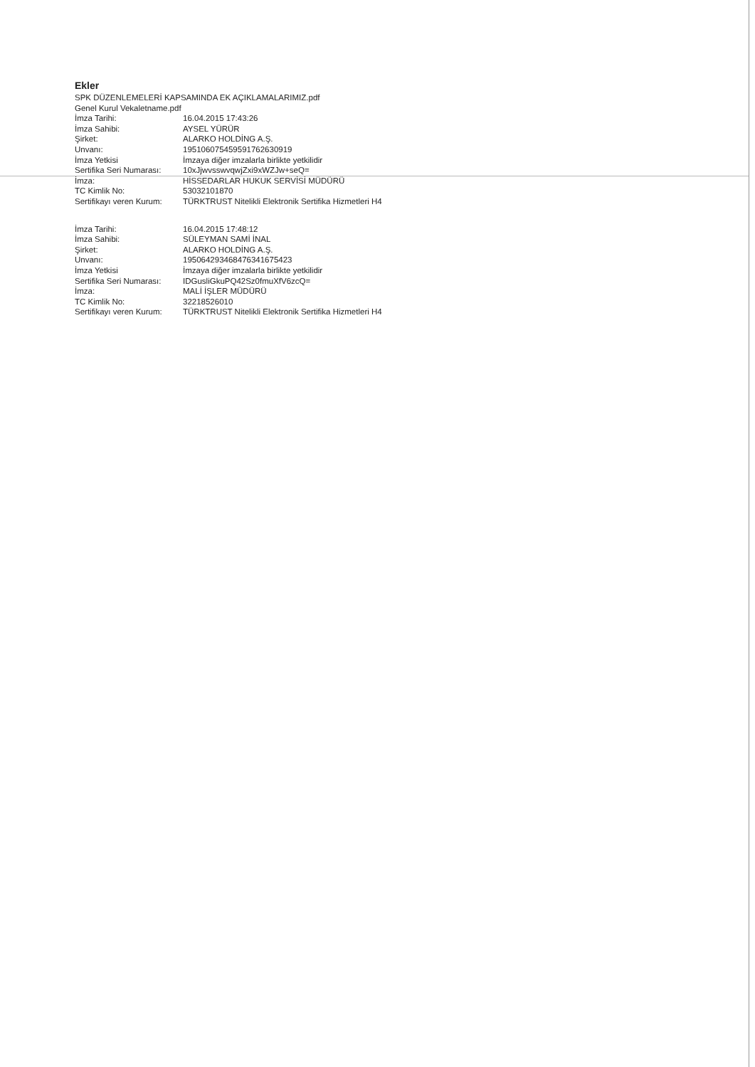Ekler
SPK DÜZENLEMELERİ KAPSAMINDA EK AÇIKLAMALARIMIZ.pdf
Genel Kurul Vekaletname.pdf
| İmza Tarihi: | 16.04.2015 17:43:26 |
| İmza Sahibi: | AYSEL YÜRÜR |
| Şirket: | ALARKO HOLDİNG A.Ş. |
| Unvanı: | 19510607545959176263091​9 |
| İmza Yetkisi | İmzaya diğer imzalarla birlikte yetkilidir |
| Sertifika Seri Numarası: | 10xJjwvsswvqwjZxi9xWZJw+seQ= |
| İmza: | HİSSEDARLAR HUKUK SERVİSİ MÜDÜRÜ |
| TC Kimlik No: | 53032101870 |
| Sertifikayı veren Kurum: | TÜRKTRUST Nitelikli Elektronik Sertifika Hizmetleri H4 |
| İmza Tarihi: | 16.04.2015 17:48:12 |
| İmza Sahibi: | SÜLEYMAN SAMİ İNAL |
| Şirket: | ALARKO HOLDİNG A.Ş. |
| Unvanı: | 19506429346847634167542​3 |
| İmza Yetkisi | İmzaya diğer imzalarla birlikte yetkilidir |
| Sertifika Seri Numarası: | IDGusliGkuPQ42Sz0fmuXfV6zcQ= |
| İmza: | MALİ İŞLER MÜDÜRÜ |
| TC Kimlik No: | 32218526010 |
| Sertifikayı veren Kurum: | TÜRKTRUST Nitelikli Elektronik Sertifika Hizmetleri H4 |